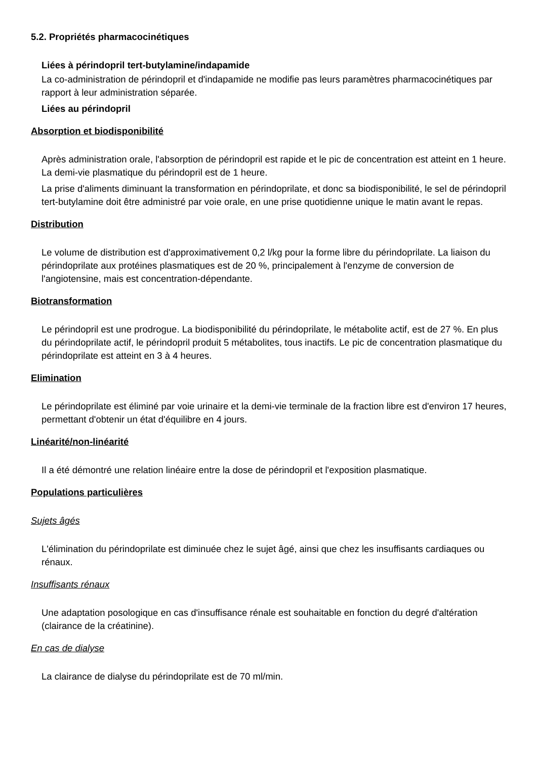5.2. Propriétés pharmacocinétiques
Liées à périndopril tert-butylamine/indapamide
La co-administration de périndopril et d'indapamide ne modifie pas leurs paramètres pharmacocinétiques par rapport à leur administration séparée.
Liées au périndopril
Absorption et biodisponibilité
Après administration orale, l'absorption de périndopril est rapide et le pic de concentration est atteint en 1 heure. La demi-vie plasmatique du périndopril est de 1 heure.
La prise d'aliments diminuant la transformation en périndoprilate, et donc sa biodisponibilité, le sel de périndopril tert-butylamine doit être administré par voie orale, en une prise quotidienne unique le matin avant le repas.
Distribution
Le volume de distribution est d'approximativement 0,2 l/kg pour la forme libre du périndoprilate. La liaison du périndoprilate aux protéines plasmatiques est de 20 %, principalement à l'enzyme de conversion de l'angiotensine, mais est concentration-dépendante.
Biotransformation
Le périndopril est une prodrogue. La biodisponibilité du périndoprilate, le métabolite actif, est de 27 %. En plus du périndoprilate actif, le périndopril produit 5 métabolites, tous inactifs. Le pic de concentration plasmatique du périndoprilate est atteint en 3 à 4 heures.
Elimination
Le périndoprilate est éliminé par voie urinaire et la demi-vie terminale de la fraction libre est d'environ 17 heures, permettant d'obtenir un état d'équilibre en 4 jours.
Linéarité/non-linéarité
Il a été démontré une relation linéaire entre la dose de périndopril et l'exposition plasmatique.
Populations particulières
Sujets âgés
L'élimination du périndoprilate est diminuée chez le sujet âgé, ainsi que chez les insuffisants cardiaques ou rénaux.
Insuffisants rénaux
Une adaptation posologique en cas d'insuffisance rénale est souhaitable en fonction du degré d'altération (clairance de la créatinine).
En cas de dialyse
La clairance de dialyse du périndoprilate est de 70 ml/min.